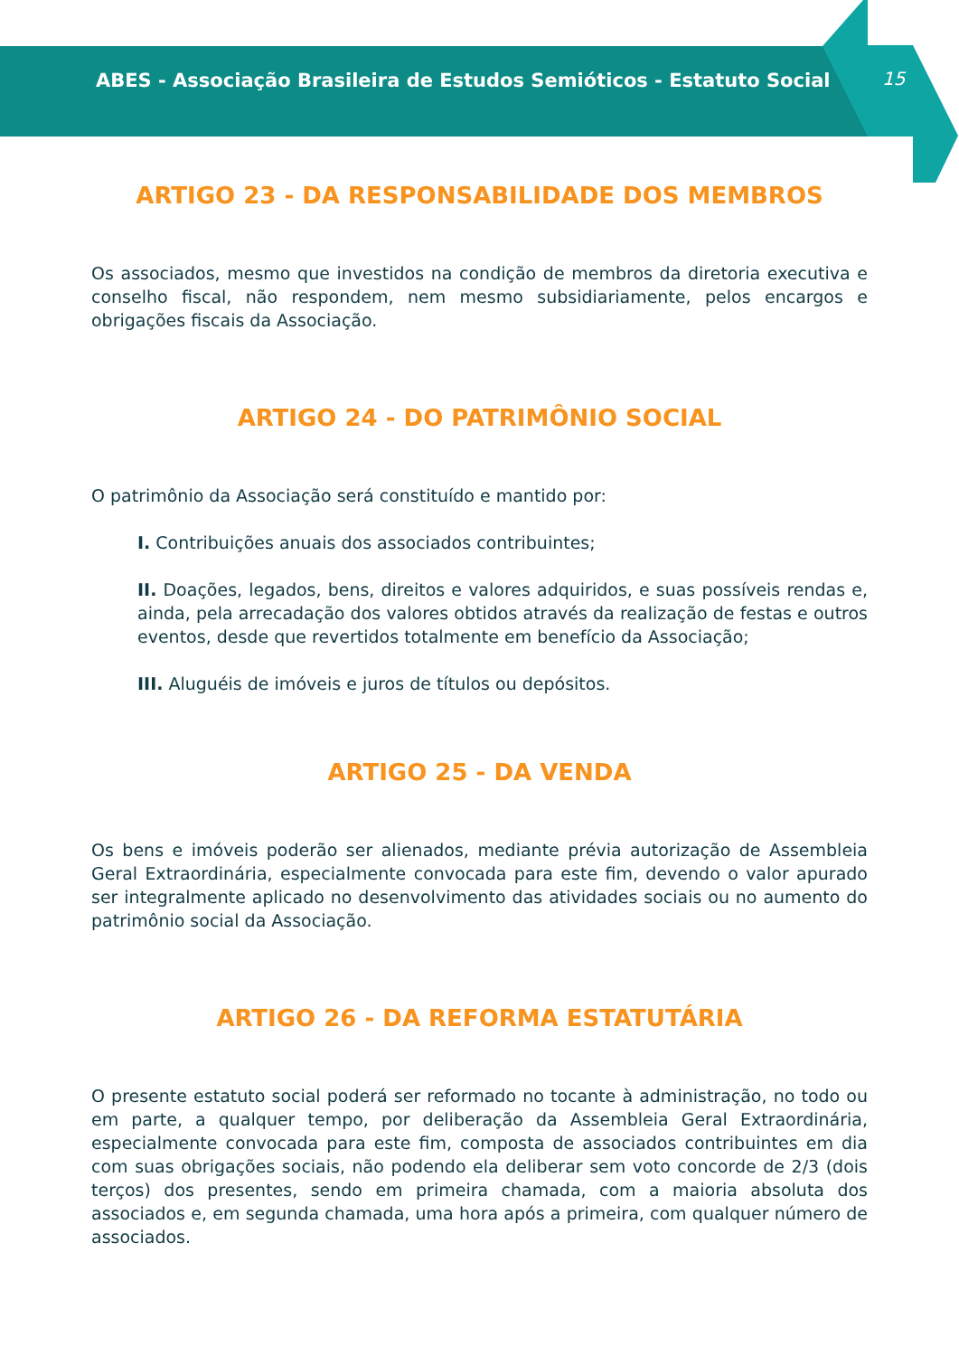ABES - Associação Brasileira de Estudos Semióticos - Estatuto Social
15
ARTIGO 23 - DA RESPONSABILIDADE DOS MEMBROS
Os associados, mesmo que investidos na condição de membros da diretoria executiva e conselho fiscal, não respondem, nem mesmo subsidiariamente, pelos encargos e obrigações fiscais da Associação.
ARTIGO 24 - DO PATRIMÔNIO SOCIAL
O patrimônio da Associação será constituído e mantido por:
I. Contribuições anuais dos associados contribuintes;
II. Doações, legados, bens, direitos e valores adquiridos, e suas possíveis rendas e, ainda, pela arrecadação dos valores obtidos através da realização de festas e outros eventos, desde que revertidos totalmente em benefício da Associação;
III. Aluguéis de imóveis e juros de títulos ou depósitos.
ARTIGO 25 - DA VENDA
Os bens e imóveis poderão ser alienados, mediante prévia autorização de Assembleia Geral Extraordinária, especialmente convocada para este fim, devendo o valor apurado ser integralmente aplicado no desenvolvimento das atividades sociais ou no aumento do patrimônio social da Associação.
ARTIGO 26 - DA REFORMA ESTATUTÁRIA
O presente estatuto social poderá ser reformado no tocante à administração, no todo ou em parte, a qualquer tempo, por deliberação da Assembleia Geral Extraordinária, especialmente convocada para este fim, composta de associados contribuintes em dia com suas obrigações sociais, não podendo ela deliberar sem voto concorde de 2/3 (dois terços) dos presentes, sendo em primeira chamada, com a maioria absoluta dos associados e, em segunda chamada, uma hora após a primeira, com qualquer número de associados.